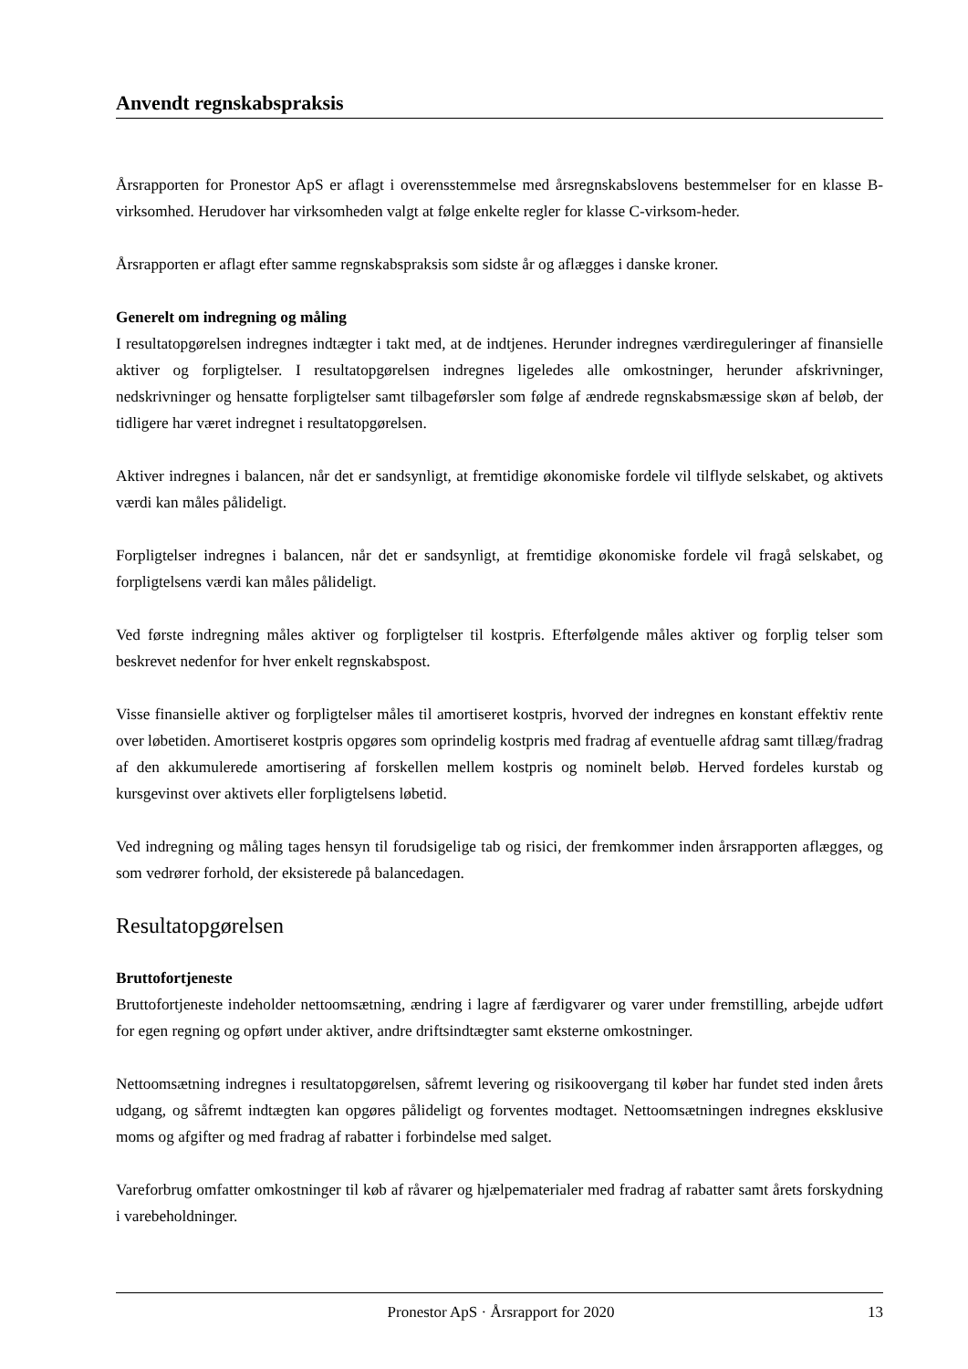Anvendt regnskabspraksis
Årsrapporten for Pronestor ApS er aflagt i overensstemmelse med årsregnskabslovens bestemmelser for en klasse B-virksomhed. Herudover har virksomheden valgt at følge enkelte regler for klasse C-virksom-heder.
Årsrapporten er aflagt efter samme regnskabspraksis som sidste år og aflægges i danske kroner.
Generelt om indregning og måling
I resultatopgørelsen indregnes indtægter i takt med, at de indtjenes. Herunder indregnes værdireguleringer af finansielle aktiver og forpligtelser. I resultatopgørelsen indregnes ligeledes alle omkostninger, herunder afskrivninger, nedskrivninger og hensatte forpligtelser samt tilbageførsler som følge af ændrede regnskabsmæssige skøn af beløb, der tidligere har været indregnet i resultatopgørelsen.
Aktiver indregnes i balancen, når det er sandsynligt, at fremtidige økonomiske fordele vil tilflyde selskabet, og aktivets værdi kan måles pålideligt.
Forpligtelser indregnes i balancen, når det er sandsynligt, at fremtidige økonomiske fordele vil fragå selskabet, og forpligtelsens værdi kan måles pålideligt.
Ved første indregning måles aktiver og forpligtelser til kostpris. Efterfølgende måles aktiver og forplig telser som beskrevet nedenfor for hver enkelt regnskabspost.
Visse finansielle aktiver og forpligtelser måles til amortiseret kostpris, hvorved der indregnes en konstant effektiv rente over løbetiden. Amortiseret kostpris opgøres som oprindelig kostpris med fradrag af eventuelle afdrag samt tillæg/fradrag af den akkumulerede amortisering af forskellen mellem kostpris og nominelt beløb. Herved fordeles kurstab og kursgevinst over aktivets eller forpligtelsens løbetid.
Ved indregning og måling tages hensyn til forudsigelige tab og risici, der fremkommer inden årsrapporten aflægges, og som vedrører forhold, der eksisterede på balancedagen.
Resultatopgørelsen
Bruttofortjeneste
Bruttofortjeneste indeholder nettoomsætning, ændring i lagre af færdigvarer og varer under fremstilling, arbejde udført for egen regning og opført under aktiver, andre driftsindtægter samt eksterne omkostninger.
Nettoomsætning indregnes i resultatopgørelsen, såfremt levering og risikoovergang til køber har fundet sted inden årets udgang, og såfremt indtægten kan opgøres pålideligt og forventes modtaget. Nettoomsætningen indregnes eksklusive moms og afgifter og med fradrag af rabatter i forbindelse med salget.
Vareforbrug omfatter omkostninger til køb af råvarer og hjælpematerialer med fradrag af rabatter samt årets forskydning i varebeholdninger.
Pronestor ApS · Årsrapport for 2020 13